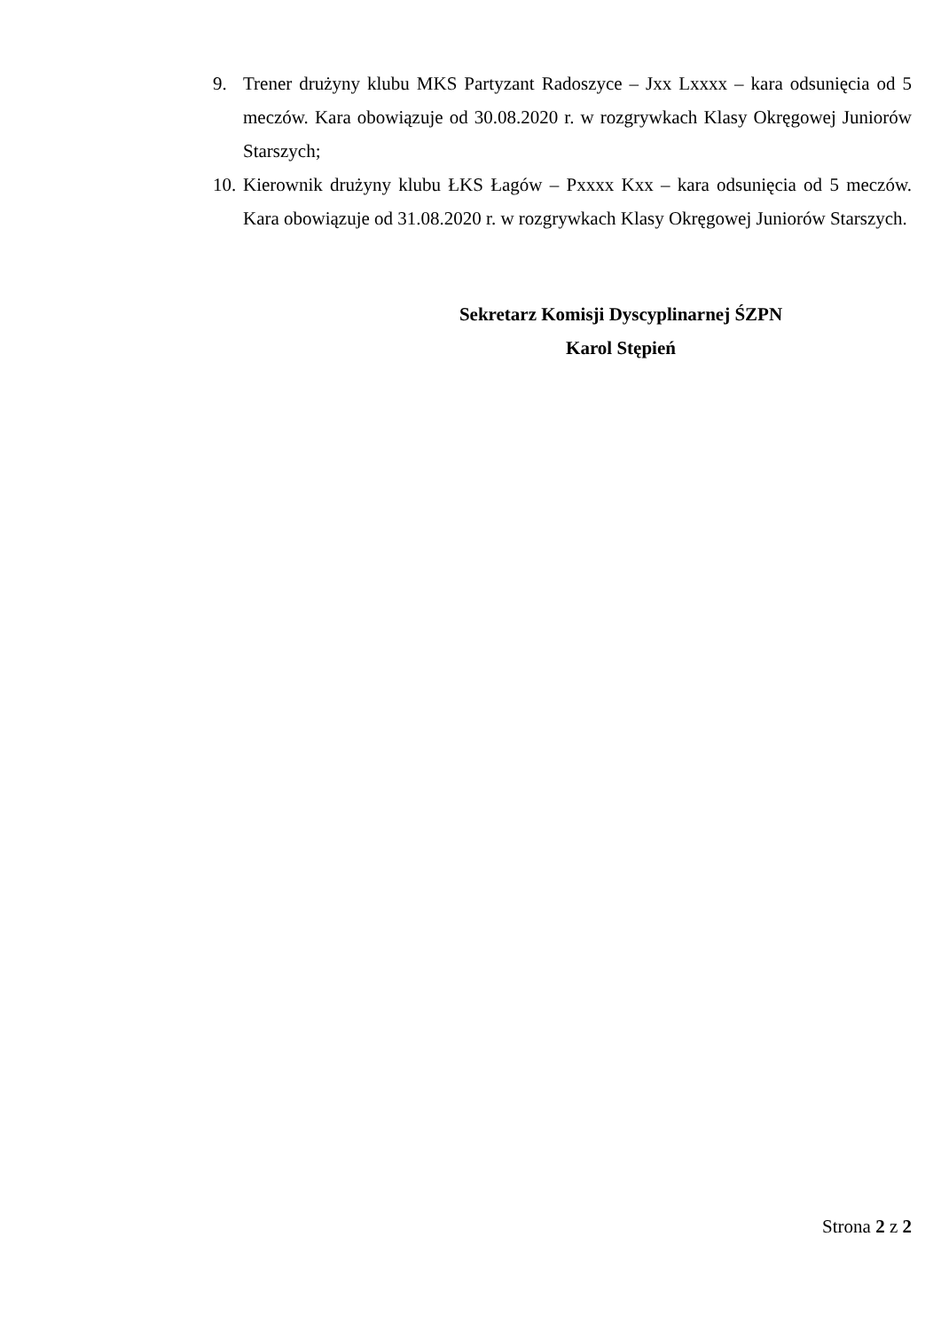9. Trener drużyny klubu MKS Partyzant Radoszyce – Jxx Lxxxx – kara odsunięcia od 5 meczów. Kara obowiązuje od 30.08.2020 r. w rozgrywkach Klasy Okręgowej Juniorów Starszych;
10.
Kierownik drużyny klubu ŁKS Łagów – Pxxxx Kxx – kara odsunięcia od 5 meczów. Kara obowiązuje od 31.08.2020 r. w rozgrywkach Klasy Okręgowej Juniorów Starszych.
Sekretarz Komisji Dyscyplinarnej ŚZPN
Karol Stępień
Strona 2 z 2